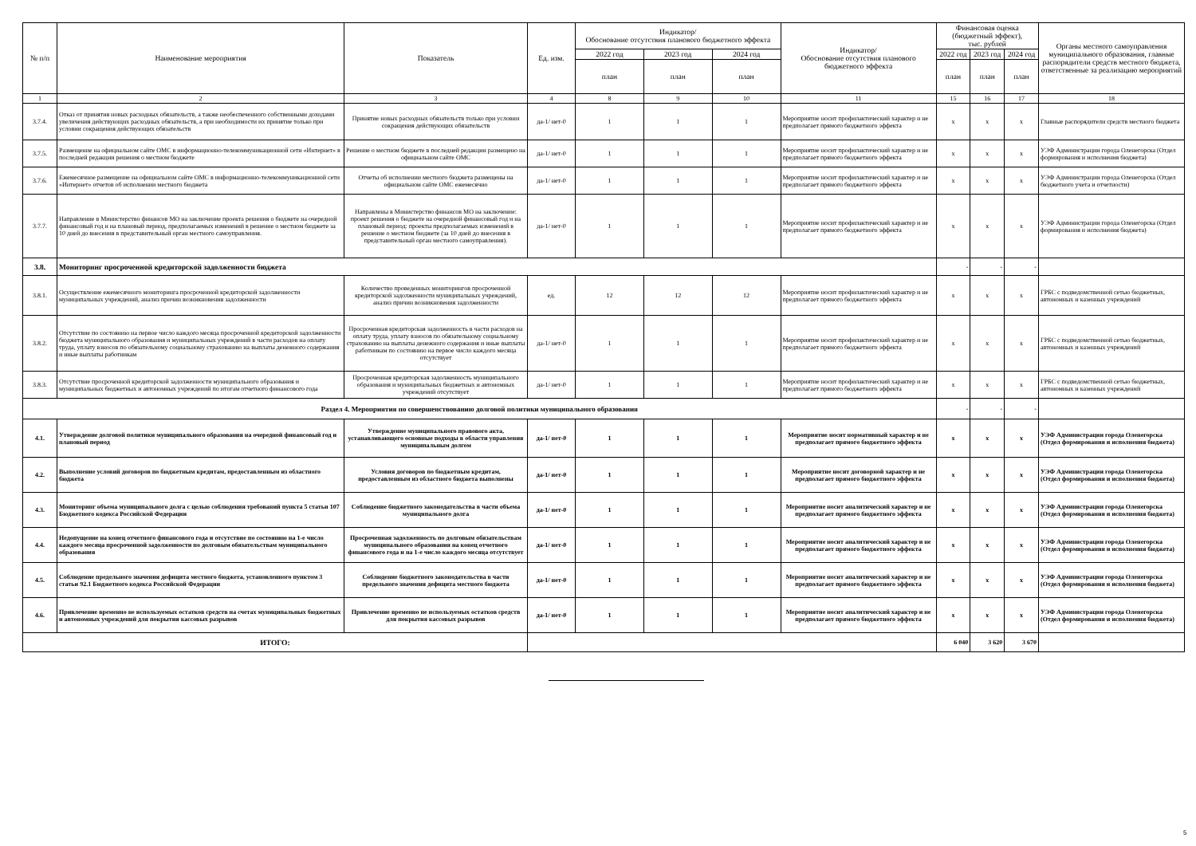| № п/п | Наименование мероприятия | Показатель | Ед. изм. | Индикатор/ Обоснование отсутствия планового бюджетного эффекта | | | Индикатор/ Обоснование отсутствия планового бюджетного эффекта | Финансовая оценка (бюджетный эффект), тыс. рублей | | | Органы местного самоуправления муниципального образования, главные распорядители средств местного бюджета, ответственные за реализацию мероприятий |
| --- | --- | --- | --- | --- | --- | --- | --- | --- | --- | --- | --- |
| | | | | 2022 год | 2023 год | 2024 год | | 2022 год | 2023 год | 2024 год | |
| | | | | план | план | план | | план | план | план | |
| 1 | 2 | 3 | 4 | 8 | 9 | 10 | 11 | 15 | 16 | 17 | 18 |
| 3.7.4. | Отказ от принятия новых расходных обязательств, а также необеспеченного собственными доходами увеличения действующих расходных обязательств, а при необходимости их принятие только при условии сокращения действующих обязательств | Принятие новых расходных обязательств только при условии сокращения действующих обязательств | да-1/ нет-0 | 1 | 1 | 1 | Мероприятие носит профилактический характер и не предполагает прямого бюджетного эффекта | x | x | x | Главные распорядители средств местного бюджета |
| 3.7.5. | Размещение на официальном сайте ОМС в информационно-телекоммуникационной сети «Интернет» в последней редакции решения о местном бюджете | Решение о местном бюджете в последней редакции размещено на официальном сайте ОМС | да-1/ нет-0 | 1 | 1 | 1 | Мероприятие носит профилактический характер и не предполагает прямого бюджетного эффекта | x | x | x | УЭФ Администрации города Оленегорска (Отдел формирования и исполнения бюджета) |
| 3.7.6. | Ежемесячное размещение на официальном сайте ОМС в информационно-телекоммуникационной сети «Интернет» отчетов об исполнении местного бюджета | Отчеты об исполнении местного бюджета размещены на официальном сайте ОМС ежемесячно | да-1/ нет-0 | 1 | 1 | 1 | Мероприятие носит профилактический характер и не предполагает прямого бюджетного эффекта | x | x | x | УЭФ Администрации города Оленегорска (Отдел бюджетного учета и отчетности) |
| 3.7.7. | Направление в Министерство финансов МО на заключение проекта решения о бюджете на очередной финансовый год и на плановый период, предполагаемых изменений в решение о местном бюджете за 10 дней до внесения в представительный орган местного самоуправления. | Направлены в Министерство финансов МО на заключение: проект решения о бюджете на очередной финансовый год и на плановый период: проекты предполагаемых изменений в решение о местном бюджете (за 10 дней до внесения в представительный орган местного самоуправления). | да-1/ нет-0 | 1 | 1 | 1 | Мероприятие носит профилактический характер и не предполагает прямого бюджетного эффекта | x | x | x | УЭФ Администрации города Оленегорска (Отдел формирования и исполнения бюджета) |
| 3.8. | Мониторинг просроченной кредиторской задолженности бюджета | | | | | | | - | - | - | |
| 3.8.1. | Осуществление ежемесячного мониторинга просроченной кредиторской задолженности муниципальных учреждений, анализ причин возникновения задолженности | Количество проведенных мониторингов просроченной кредиторской задолженности муниципальных учреждений, анализ причин возникновения задолженности | ед. | 12 | 12 | 12 | Мероприятие носит профилактический характер и не предполагает прямого бюджетного эффекта | x | x | x | ГРБС с подведомственной сетью бюджетных, автономных и казенных учреждений |
| 3.8.2. | Отсутствие по состоянию на первое число каждого месяца просроченной кредиторской задолженности бюджета муниципального образования и муниципальных учреждений в части расходов на оплату труда, уплату взносов по обязательному социальному страхованию на выплаты денежного содержания и иные выплаты работникам | Просроченная кредиторская задолженность в части расходов на оплату труда, уплату взносов по обязательному социальному страхованию на выплаты денежного содержания и иные выплаты работникам по состоянию на первое число каждого месяца отсутствует | да-1/ нет-0 | 1 | 1 | 1 | Мероприятие носит профилактический характер и не предполагает прямого бюджетного эффекта | x | x | x | ГРБС с подведомственной сетью бюджетных, автономных и казенных учреждений |
| 3.8.3. | Отсутствие просроченной кредиторской задолженности муниципального образования и муниципальных бюджетных и автономных учреждений по итогам отчетного финансового года | Просроченная кредиторская задолженность муниципального образования и муниципальных бюджетных и автономных учреждений отсутствует | да-1/ нет-0 | 1 | 1 | 1 | Мероприятие носит профилактический характер и не предполагает прямого бюджетного эффекта | x | x | x | ГРБС с подведомственной сетью бюджетных, автономных и казенных учреждений |
| Раздел 4. Мероприятия по совершенствованию долговой политики муниципального образования | | | | | | | | - | - | - | |
| 4.1. | Утверждение долговой политики муниципального образования на очередной финансовый год и плановый период | Утверждение муниципального правового акта, устанавливающего основные подходы в области управления муниципальным долгом | да-1/ нет-0 | 1 | 1 | 1 | Мероприятие носит нормативный характер и не предполагает прямого бюджетного эффекта | x | x | x | УЭФ Администрации города Оленегорска (Отдел формирования и исполнения бюджета) |
| 4.2. | Выполнение условий договоров по бюджетным кредитам, предоставленным из областного бюджета | Условия договоров по бюджетным кредитам, предоставленным из областного бюджета выполнены | да-1/ нет-0 | 1 | 1 | 1 | Мероприятие носит договорной характер и не предполагает прямого бюджетного эффекта | x | x | x | УЭФ Администрации города Оленегорска (Отдел формирования и исполнения бюджета) |
| 4.3. | Мониторинг объема муниципального долга с целью соблюдения требований пункта 5 статьи 107 Бюджетного кодекса Российской Федерации | Соблюдение бюджетного законодательства в части объема муниципального долга | да-1/ нет-0 | 1 | 1 | 1 | Мероприятие носит аналитический характер и не предполагает прямого бюджетного эффекта | x | x | x | УЭФ Администрации города Оленегорска (Отдел формирования и исполнения бюджета) |
| 4.4. | Недопущение на конец отчетного финансового года и отсутствие по состоянию на 1-е число каждого месяца просроченной задолженности по долговым обязательствам муниципального образования | Просроченная задолженность по долговым обязательствам муниципального образования на конец отчетного финансового года и на 1-е число каждого месяца отсутствует | да-1/ нет-0 | 1 | 1 | 1 | Мероприятие носит аналитический характер и не предполагает прямого бюджетного эффекта | x | x | x | УЭФ Администрации города Оленегорска (Отдел формирования и исполнения бюджета) |
| 4.5. | Соблюдение предельного значения дефицита местного бюджета, установленного пунктом 3 статьи 92.1 Бюджетного кодекса Российской Федерации | Соблюдение бюджетного законодательства в части предельного значения дефицита местного бюджета | да-1/ нет-0 | 1 | 1 | 1 | Мероприятие носит аналитический характер и не предполагает прямого бюджетного эффекта | x | x | x | УЭФ Администрации города Оленегорска (Отдел формирования и исполнения бюджета) |
| 4.6. | Привлечение временно не используемых остатков средств на счетах муниципальных бюджетных и автономных учреждений для покрытия кассовых разрывов | Привлечение временно не используемых остатков средств для покрытия кассовых разрывов | да-1/ нет-0 | 1 | 1 | 1 | Мероприятие носит аналитический характер и не предполагает прямого бюджетного эффекта | x | x | x | УЭФ Администрации города Оленегорска (Отдел формирования и исполнения бюджета) |
| ИТОГО: | | | | | | | | 6 040 | 3 620 | 3 670 | |
5